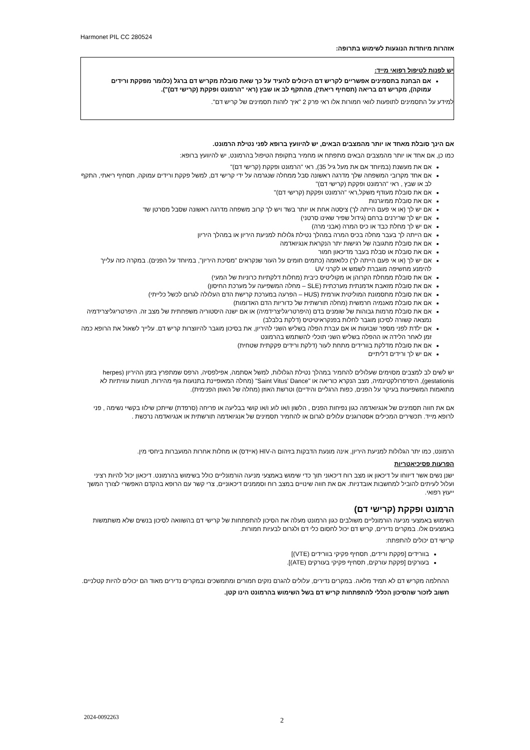Harmonet PIL CC 280524
אזהרות מיוחדות הנוגעות לשימוש בתרופה:
יש לפנות לטיפול רפואי מייד:
אם הבחנת בתסמינים אפשריים לקריש דם היכולים להעיד על כך שאת סובלת מקריש דם ברגל (כלומר מפקקת ורידים עמוקה), מקריש דם בריאה (תסחיף ריאתי), מהתקף לב או שבץ (ראי "הרמונט ופקקת (קרישי דם)").
למידע על התסמינים לתופעות לוואי חמורות אלו ראי פרק 2 "איך לזהות תסמינים של קריש דם".
אם הינך סובלת מאחד או יותר מהמצבים הבאים, יש להיוועץ ברופא לפני נטילת הרמונט.
כמו כן, אם אחד או יותר מהמצבים הבאים מתפתח או מחמיר בתקופת הטיפול בהרמונט, יש להיוועץ ברופא:
אם את מעשנת (במיוחד אם את מעל גיל 35), ראי "הרמונט ופקקת (קרישי דם)"
אם אחד מקרובי המשפחה שלך מדרגה ראשונה סבל ממחלה שנגרמה על ידי קרישי דם, למשל פקקת ורידים עמוקה, תסחיף ריאתי, התקף לב או שבץ , ראי "הרמונט ופקקת (קרישי דם)"
אם את סובלת מעודף משקל,ראי "הרמונט ופקקת (קרישי דם)"
אם את סובלת ממיגרנות
אם יש לך (או אי פעם הייתה לך) ציסטה אחת או יותר בשד ויש לך קרוב משפחה מדרגה ראשונה שסבל מסרטן שד
אם יש לך שרירנים ברחם (גידול שפיר שאינו סרטני)
אם יש לך מחלת כבד או כיס המרה (אבני מרה)
אם הייתה לך בעבר מחלה בכיס המרה במהלך נטילת גלולות למניעת היריון או במהלך היריון
אם את סובלת מתגובה של רגישות יתר הנקראת אנגיואדמה
אם את סובלת או סבלת בעבר מדיכאון חמור
אם יש לך (או אי פעם הייתה לך) כלואזמה (כתמים חומים על העור שנקראים "מסיכת היריון", במיוחד על הפנים). במקרה כזה עלייך להימנע מחשיפה מוגברת לשמש או לקרני UV
אם את סובלת ממחלת הקרוהן או מקוליטיס כיבית (מחלות דלקתיות כרוניות של המעי)
אם את סובלת מזאבת אדמנתית מערכתית (SLE – מחלה המשפיעה על מערכת החיסון)
אם את סובלת מתסמונת המוליטית אורמית (HUS – הפרעה במערכת קרישת הדם העלולה לגרום לכשל כלייתי)
אם את סובלת מאנמיה חרמשית (מחלה תורשתית של כדוריות הדם האדומות)
אם את סובלת מרמות גבוהות של שומנים בדם (היפרטריגליצרידמיה) או אם ישנה היסטוריה משפחתית של מצב זה. היפרטריגליצרידמיה נמצאה קשורה לסיכון מוגבר לחלות בפנקראיטיטיס (דלקת בלבלב)
אם ילדת לפני מספר שבועות או אם עברת הפלה בשליש השני להיריון, את בסיכון מוגבר להיווצרות קריש דם. עלייך לשאול את הרופא כמה זמן לאחר הלידה או ההפלה בשליש השני תוכלי להשתמש בהרמונט
אם את סובלת מדלקת בוורידים מתחת לעור (דלקת ורידים פקקתית שטחית)
אם יש לך ורידים דליתיים
יש לשים לב למצבים מסוימים שעלולים להחמיר במהלך נטילת הגלולות, למשל אסתמה, אפילפסיה, הרפס שמתפרץ בזמן ההיריון (herpes gestationis), היפרפרולקטינמיה, מצב הנקרא כוריאה או "Saint Vitus' Dance" (מחלה המאופיינת בתנועות גוף מהירות, תנועות עוויתיות לא מתואמות המשפיעות בעיקר על הפנים, כפות הרגליים והידיים) וטרשת האוזן (מחלה של האוזן הפנימית).
אם את חווה תסמינים של אנגיואדמה כגון נפיחות הפנים , הלשון ו/או לוע ו/או קושי בבליעה או פריחה (סרפדת) שייתכן שילוו בקשיי נשימה , פני לרופא מייד. תכשירים המכילים אסטרוגנים עלולים לגרום או להחמיר תסמינים של אנגיואדמה תורשתית או אנגיואדמה נרכשת .
הרמונט, כמו יתר הגלולות למניעת היריון, אינה מונעת הדבקות בזיהום ה-HIV (איידס) או מחלות אחרות המועברות ביחסי מין.
הפרעות פסיכיאטריות
ישנן נשים אשר דיווחו על דיכאון או מצב רוח דיכאוני תוך כדי שימוש באמצעי מניעה הורמונליים כולל בשימוש בהרמונט. דיכאון יכול להיות רציני ועלול לעיתים להוביל למחשבות אובדניות. אם את חווה שינויים במצב רוח וסממנים דיכאוניים, צרי קשר עם הרופא בהקדם האפשרי לצורך המשך ייעוץ רפואי.
הרמונט ופקקת (קרישי דם)
השימוש באמצעי מניעה הורמונליים משולבים כגון הרמונט מעלה את הסיכון להתפתחות של קרישי דם בהשוואה לסיכון בנשים שלא משתמשות באמצעים אלו. במקרים נדירים, קריש דם יכול לחסום כלי דם ולגרום לבעיות חמורות.
קרישי דם יכולים להתפתח:
בוורידים [פקקת ורידים, תסחיף פקיקי בוורידים (VTE)]
בעורקים [פקקת עורקים, תסחיף פקיקי בעורקים (ATE)].
ההחלמה מקריש דם לא תמיד מלאה. במקרים נדירים, עלולים להגרם נזקים חמורים ומתמשכים ובמקרים נדירים מאוד הם יכולים להיות קטלניים.
חשוב לזכור שהסיכון הכללי להתפתחות קריש דם בשל השימוש בהרמונט הינו קטן.
2024-0092263 2